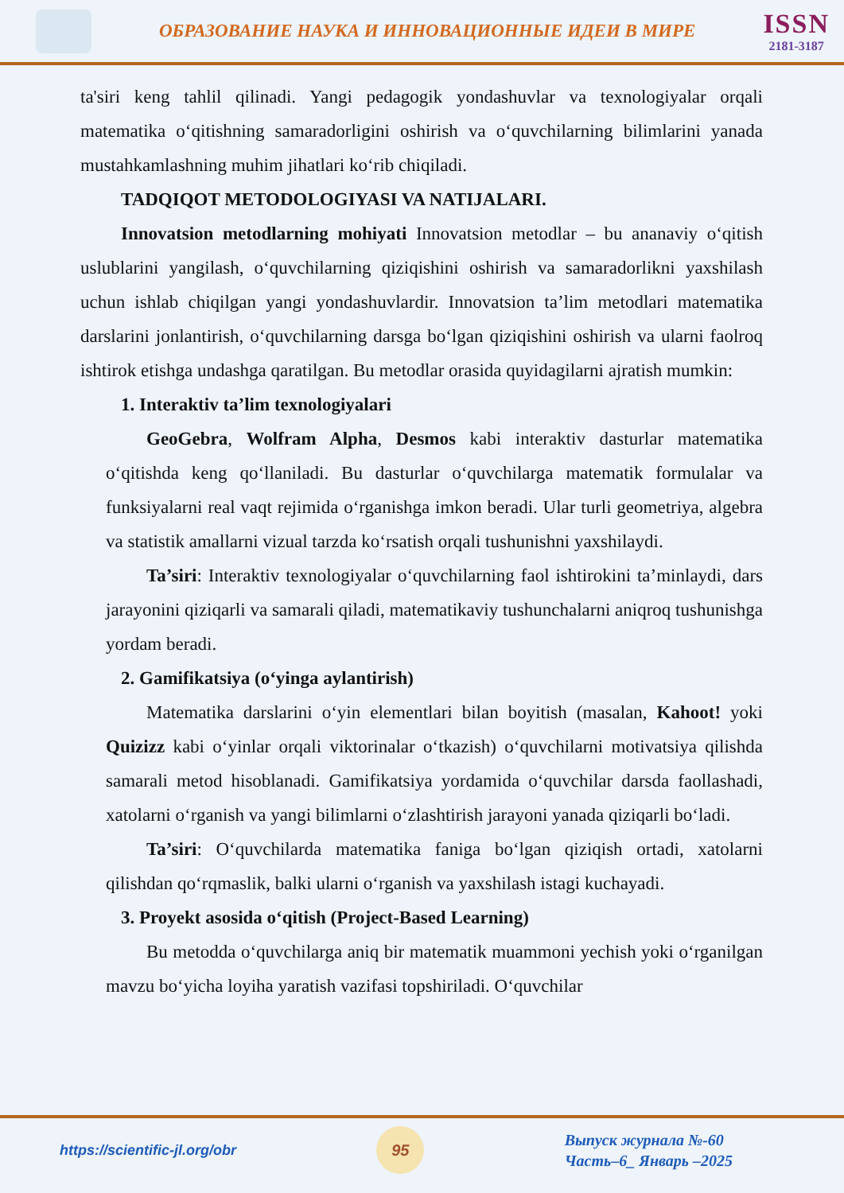ОБРАЗОВАНИЕ НАУКА И ИННОВАЦИОННЫЕ ИДЕИ В МИРЕ
ISSN
2181-3187
ta'siri keng tahlil qilinadi. Yangi pedagogik yondashuvlar va texnologiyalar orqali matematika o‘qitishning samaradorligini oshirish va o‘quvchilarning bilimlarini yanada mustahkamlashning muhim jihatlari ko‘rib chiqiladi.
TADQIQOT METODOLOGIYASI VA NATIJALARI.
Innovatsion metodlarning mohiyati Innovatsion metodlar – bu ananaviy o‘qitish uslublarini yangilash, o‘quvchilarning qiziqishini oshirish va samaradorlikni yaxshilash uchun ishlab chiqilgan yangi yondashuvlardir. Innovatsion ta’lim metodlari matematika darslarini jonlantirish, o‘quvchilarning darsga bo‘lgan qiziqishini oshirish va ularni faolroq ishtirok etishga undashga qaratilgan. Bu metodlar orasida quyidagilarni ajratish mumkin:
1. Interaktiv ta’lim texnologiyalari
GeoGebra, Wolfram Alpha, Desmos kabi interaktiv dasturlar matematika o‘qitishda keng qo‘llaniladi. Bu dasturlar o‘quvchilarga matematik formulalar va funksiyalarni real vaqt rejimida o‘rganishga imkon beradi. Ular turli geometriya, algebra va statistik amallarni vizual tarzda ko‘rsatish orqali tushunishni yaxshilaydi.
Ta’siri: Interaktiv texnologiyalar o‘quvchilarning faol ishtirokini ta’minlaydi, dars jarayonini qiziqarli va samarali qiladi, matematikaviy tushunchalarni aniqroq tushunishga yordam beradi.
2. Gamifikatsiya (o‘yinga aylantirish)
Matematika darslarini o‘yin elementlari bilan boyitish (masalan, Kahoot! yoki Quizizz kabi o‘yinlar orqali viktorinalar o‘tkazish) o‘quvchilarni motivatsiya qilishda samarali metod hisoblanadi. Gamifikatsiya yordamida o‘quvchilar darsda faollashadi, xatolarni o‘rganish va yangi bilimlarni o‘zlashtirish jarayoni yanada qiziqarli bo‘ladi.
Ta’siri: O‘quvchilarda matematika faniga bo‘lgan qiziqish ortadi, xatolarni qilishdan qo‘rqmaslik, balki ularni o‘rganish va yaxshilash istagi kuchayadi.
3. Proyekt asosida o‘qitish (Project-Based Learning)
Bu metodda o‘quvchilarga aniq bir matematik muammoni yechish yoki o‘rganilgan mavzu bo‘yicha loyiha yaratish vazifasi topshiriladi. O‘quvchilar
https://scientific-jl.org/obr
95
Выпуск журнала №-60
Часть–6_ Январь –2025